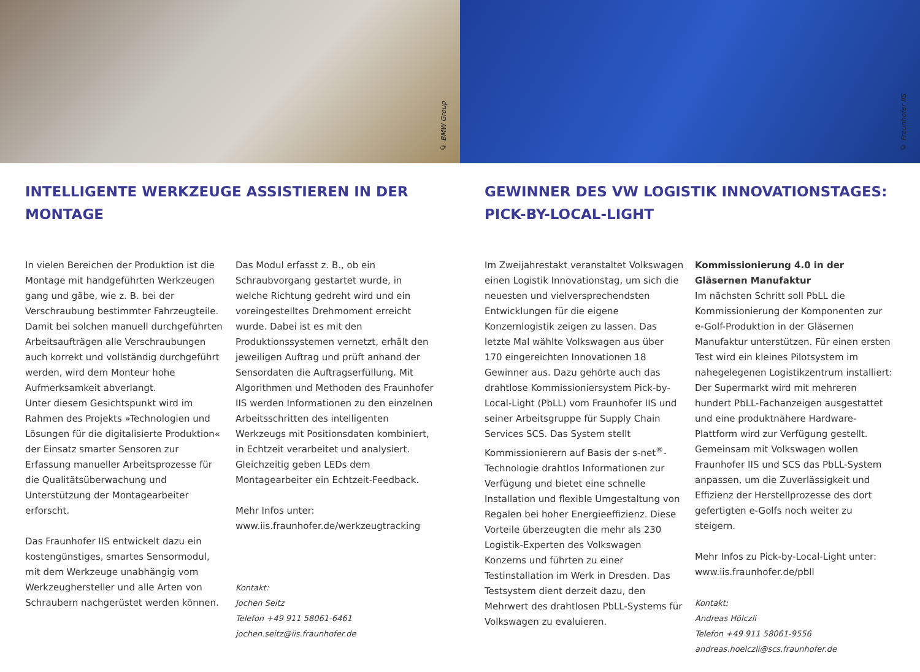© BMW Group
© Fraunhofer IIS
INTELLIGENTE WERKZEUGE ASSISTIEREN IN DER MONTAGE
In vielen Bereichen der Produktion ist die Montage mit handgeführten Werkzeugen gang und gäbe, wie z. B. bei der Verschraubung bestimmter Fahrzeugteile. Damit bei solchen manuell durchgeführten Arbeitsaufträgen alle Verschraubungen auch korrekt und vollständig durchgeführt werden, wird dem Monteur hohe Aufmerksamkeit abverlangt.
Unter diesem Gesichtspunkt wird im Rahmen des Projekts »Technologien und Lösungen für die digitalisierte Produktion« der Einsatz smarter Sensoren zur Erfassung manueller Arbeitsprozesse für die Qualitätsüberwachung und Unterstützung der Montagearbeiter erforscht.
Das Fraunhofer IIS entwickelt dazu ein kostengünstiges, smartes Sensormodul, mit dem Werkzeuge unabhängig vom Werkzeughersteller und alle Arten von Schraubern nachgerüstet werden können.
Das Modul erfasst z. B., ob ein Schraubvorgang gestartet wurde, in welche Richtung gedreht wird und ein voreingestelltes Drehmoment erreicht wurde. Dabei ist es mit den Produktionssystemen vernetzt, erhält den jeweiligen Auftrag und prüft anhand der Sensordaten die Auftragserfüllung. Mit Algorithmen und Methoden des Fraunhofer IIS werden Informationen zu den einzelnen Arbeitsschritten des intelligenten Werkzeugs mit Positionsdaten kombiniert, in Echtzeit verarbeitet und analysiert. Gleichzeitig geben LEDs dem Montagearbeiter ein Echtzeit-Feedback.
Mehr Infos unter:
www.iis.fraunhofer.de/werkzeugtracking
Kontakt:
Jochen Seitz
Telefon +49 911 58061-6461
jochen.seitz@iis.fraunhofer.de
GEWINNER DES VW LOGISTIK INNOVATIONSTAGES: PICK-BY-LOCAL-LIGHT
Im Zweijahrestakt veranstaltet Volkswagen einen Logistik Innovationstag, um sich die neuesten und vielversprechendsten Entwicklungen für die eigene Konzernlogistik zeigen zu lassen. Das letzte Mal wählte Volkswagen aus über 170 eingereichten Innovationen 18 Gewinner aus. Dazu gehörte auch das drahtlose Kommissioniersystem Pick-by-Local-Light (PbLL) vom Fraunhofer IIS und seiner Arbeitsgruppe für Supply Chain Services SCS. Das System stellt Kommissionierern auf Basis der s-net<sup>®</sup>-Technologie drahtlos Informationen zur Verfügung und bietet eine schnelle Installation und flexible Umgestaltung von Regalen bei hoher Energieeffizienz. Diese Vorteile überzeugten die mehr als 230 Logistik-Experten des Volkswagen Konzerns und führten zu einer Testinstallation im Werk in Dresden. Das Testsystem dient derzeit dazu, den Mehrwert des drahtlosen PbLL-Systems für Volkswagen zu evaluieren.
Kommissionierung 4.0 in der Gläsernen Manufaktur
Im nächsten Schritt soll PbLL die Kommissionierung der Komponenten zur e-Golf-Produktion in der Gläsernen Manufaktur unterstützen. Für einen ersten Test wird ein kleines Pilotsystem im nahegelegenen Logistikzentrum installiert: Der Supermarkt wird mit mehreren hundert PbLL-Fachanzeigen ausgestattet und eine produktnähere Hardware-Plattform wird zur Verfügung gestellt. Gemeinsam mit Volkswagen wollen Fraunhofer IIS und SCS das PbLL-System anpassen, um die Zuverlässigkeit und Effizienz der Herstellprozesse des dort gefertigten e-Golfs noch weiter zu steigern.
Mehr Infos zu Pick-by-Local-Light unter:
www.iis.fraunhofer.de/pbll
Kontakt:
Andreas Hölczli
Telefon +49 911 58061-9556
andreas.hoelczli@scs.fraunhofer.de